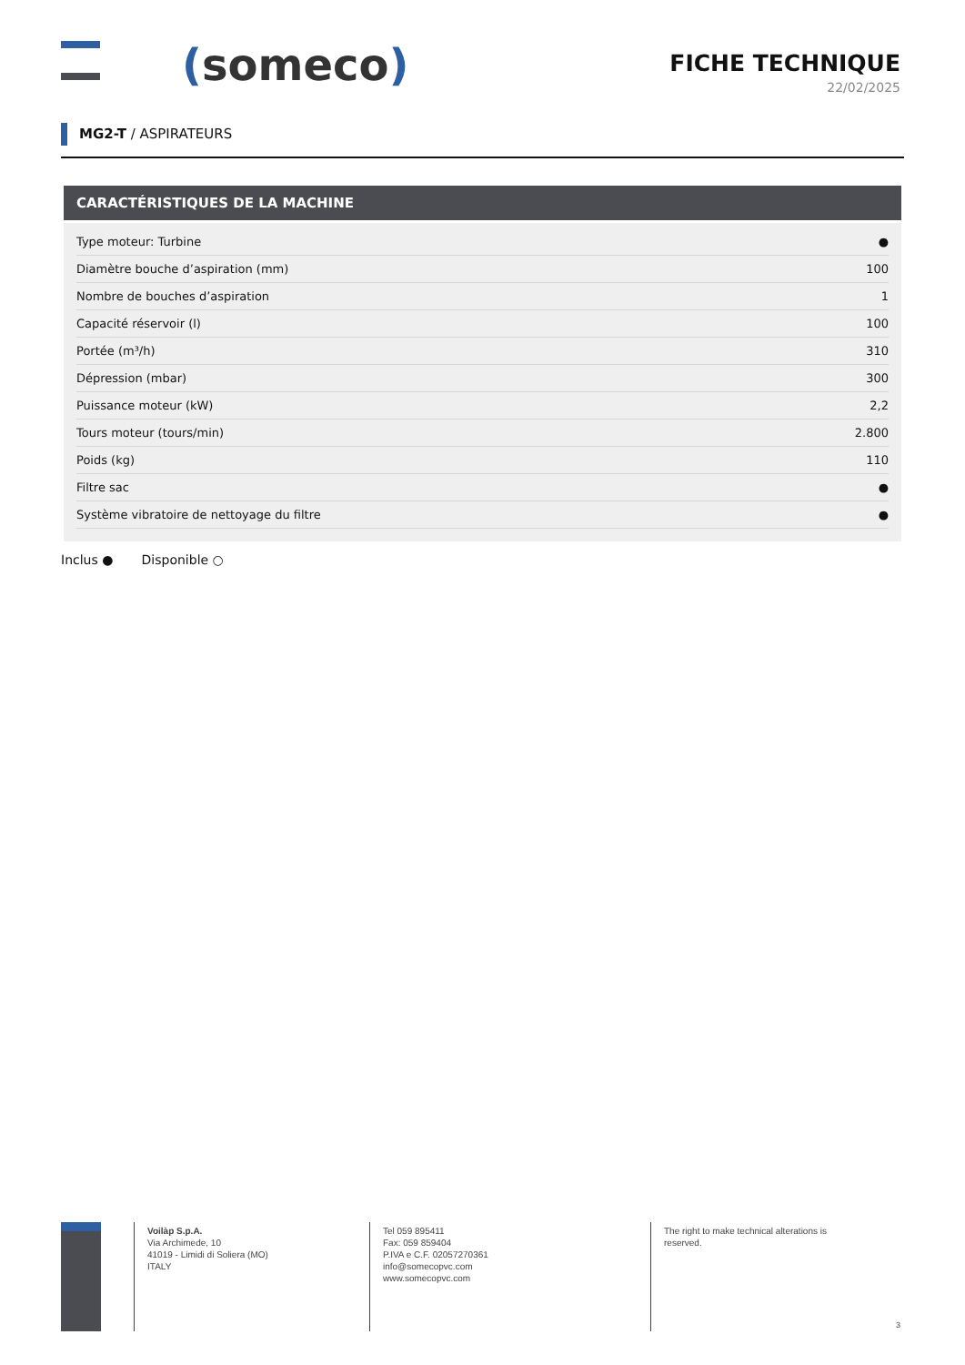(someco)
FICHE TECHNIQUE
22/02/2025
MG2-T / ASPIRATEURS
CARACTÉRISTIQUES DE LA MACHINE
| Type moteur: Turbine | ● |
| Diamètre bouche d’aspiration (mm) | 100 |
| Nombre de bouches d’aspiration | 1 |
| Capacité réservoir (l) | 100 |
| Portée (m³/h) | 310 |
| Dépression (mbar) | 300 |
| Puissance moteur (kW) | 2,2 |
| Tours moteur (tours/min) | 2.800 |
| Poids (kg) | 110 |
| Filtre sac | ● |
| Système vibratoire de nettoyage du filtre | ● |
Inclus ● Disponible ○
Voilàp S.p.A.
Via Archimede, 10
41019 - Limidi di Soliera (MO)
ITALY
Tel 059 895411
Fax: 059 859404
P.IVA e C.F. 02057270361
info@somecopvc.com
www.somecopvc.com
The right to make technical alterations is
reserved.
3